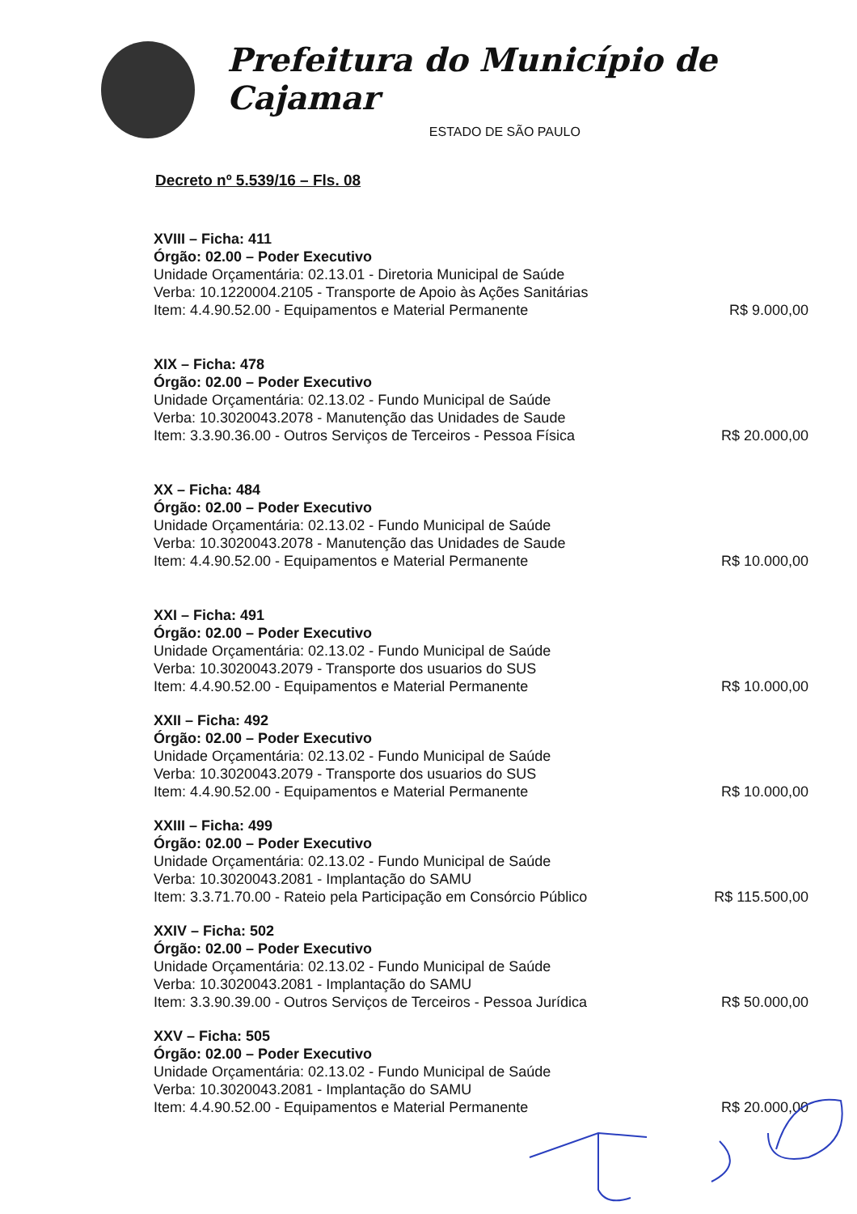Prefeitura do Município de Cajamar
ESTADO DE SÃO PAULO
Decreto nº 5.539/16 – Fls. 08
XVIII – Ficha: 411
Órgão: 02.00 – Poder Executivo
Unidade Orçamentária: 02.13.01 - Diretoria Municipal de Saúde
Verba: 10.1220004.2105 - Transporte de Apoio às Ações Sanitárias
Item: 4.4.90.52.00 - Equipamentos e Material Permanente R$ 9.000,00
XIX – Ficha: 478
Órgão: 02.00 – Poder Executivo
Unidade Orçamentária: 02.13.02 - Fundo Municipal de Saúde
Verba: 10.3020043.2078 - Manutenção das Unidades de Saude
Item: 3.3.90.36.00 - Outros Serviços de Terceiros - Pessoa Física R$ 20.000,00
XX – Ficha: 484
Órgão: 02.00 – Poder Executivo
Unidade Orçamentária: 02.13.02 - Fundo Municipal de Saúde
Verba: 10.3020043.2078 - Manutenção das Unidades de Saude
Item: 4.4.90.52.00 - Equipamentos e Material Permanente R$ 10.000,00
XXI – Ficha: 491
Órgão: 02.00 – Poder Executivo
Unidade Orçamentária: 02.13.02 - Fundo Municipal de Saúde
Verba: 10.3020043.2079 - Transporte dos usuarios do SUS
Item: 4.4.90.52.00 - Equipamentos e Material Permanente R$ 10.000,00
XXII – Ficha: 492
Órgão: 02.00 – Poder Executivo
Unidade Orçamentária: 02.13.02 - Fundo Municipal de Saúde
Verba: 10.3020043.2079 - Transporte dos usuarios do SUS
Item: 4.4.90.52.00 - Equipamentos e Material Permanente R$ 10.000,00
XXIII – Ficha: 499
Órgão: 02.00 – Poder Executivo
Unidade Orçamentária: 02.13.02 - Fundo Municipal de Saúde
Verba: 10.3020043.2081 - Implantação do SAMU
Item: 3.3.71.70.00 - Rateio pela Participação em Consórcio Público R$ 115.500,00
XXIV – Ficha: 502
Órgão: 02.00 – Poder Executivo
Unidade Orçamentária: 02.13.02 - Fundo Municipal de Saúde
Verba: 10.3020043.2081 - Implantação do SAMU
Item: 3.3.90.39.00 - Outros Serviços de Terceiros - Pessoa Jurídica R$ 50.000,00
XXV – Ficha: 505
Órgão: 02.00 – Poder Executivo
Unidade Orçamentária: 02.13.02 - Fundo Municipal de Saúde
Verba: 10.3020043.2081 - Implantação do SAMU
Item: 4.4.90.52.00 - Equipamentos e Material Permanente R$ 20.000,00